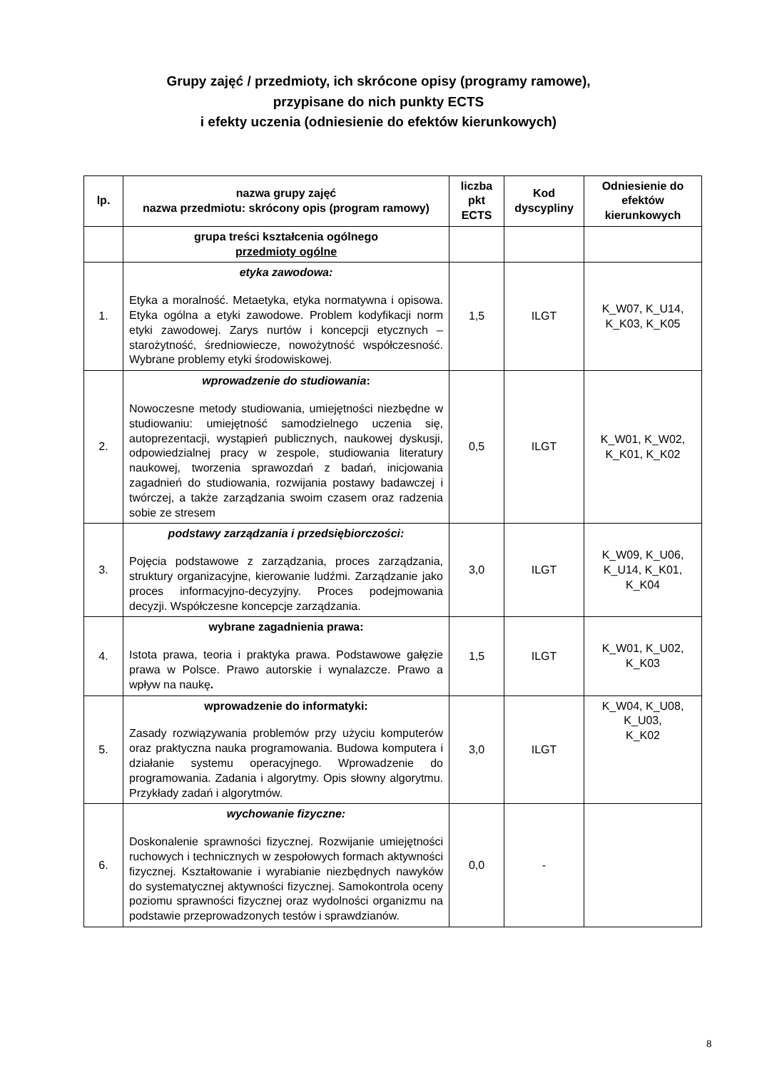Grupy zajęć / przedmioty, ich skrócone opisy (programy ramowe),
przypisane do nich punkty ECTS
i efekty uczenia (odniesienie do efektów kierunkowych)
| lp. | nazwa grupy zajęć nazwa przedmiotu: skrócony opis (program ramowy) | liczba pkt ECTS | Kod dyscypliny | Odniesienie do efektów kierunkowych |
| --- | --- | --- | --- | --- |
| | grupa treści kształcenia ogólnego przedmioty ogólne | | | |
| 1. | etyka zawodowa: Etyka a moralność. Metaetyka, etyka normatywna i opisowa. Etyka ogólna a etyki zawodowe. Problem kodyfikacji norm etyki zawodowej. Zarys nurtów i koncepcji etycznych – starożytność, średniowiecze, nowożytność współczesność. Wybrane problemy etyki środowiskowej. | 1,5 | ILGT | K_W07, K_U14, K_K03, K_K05 |
| 2. | wprowadzenie do studiowania : Nowoczesne metody studiowania, umiejętności niezbędne w studiowaniu: umiejętność samodzielnego uczenia się, autoprezentacji, wystąpień publicznych, naukowej dyskusji, odpowiedzialnej pracy w zespole, studiowania literatury naukowej, tworzenia sprawozdań z badań, inicjowania zagadnień do studiowania, rozwijania postawy badawczej i twórczej, a także zarządzania swoim czasem oraz radzenia sobie ze stresem | 0,5 | ILGT | K_W01, K_W02, K_K01, K_K02 |
| 3. | podstawy zarządzania i przedsiębiorczości: Pojęcia podstawowe z zarządzania, proces zarządzania, struktury organizacyjne, kierowanie ludźmi. Zarządzanie jako proces informacyjno-decyzyjny. Proces podejmowania decyzji. Współczesne koncepcje zarządzania. | 3,0 | ILGT | K_W09, K_U06, K_U14, K_K01, K_K04 |
| 4. | wybrane zagadnienia prawa: Istota prawa, teoria i praktyka prawa. Podstawowe gałęzie prawa w Polsce. Prawo autorskie i wynalazcze. Prawo a wpływ na naukę . | 1,5 | ILGT | K_W01, K_U02, K_K03 |
| 5. | wprowadzenie do informatyki: Zasady rozwiązywania problemów przy użyciu komputerów oraz praktyczna nauka programowania. Budowa komputera i działanie systemu operacyjnego. Wprowadzenie do programowania. Zadania i algorytmy. Opis słowny algorytmu. Przykłady zadań i algorytmów. | 3,0 | ILGT | K_W04, K_U08, K_U03, K_K02 |
| 6. | wychowanie fizyczne: Doskonalenie sprawności fizycznej. Rozwijanie umiejętności ruchowych i technicznych w zespołowych formach aktywności fizycznej. Kształtowanie i wyrabianie niezbędnych nawyków do systematycznej aktywności fizycznej. Samokontrola oceny poziomu sprawności fizycznej oraz wydolności organizmu na podstawie przeprowadzonych testów i sprawdzianów. | 0,0 | - | |
8